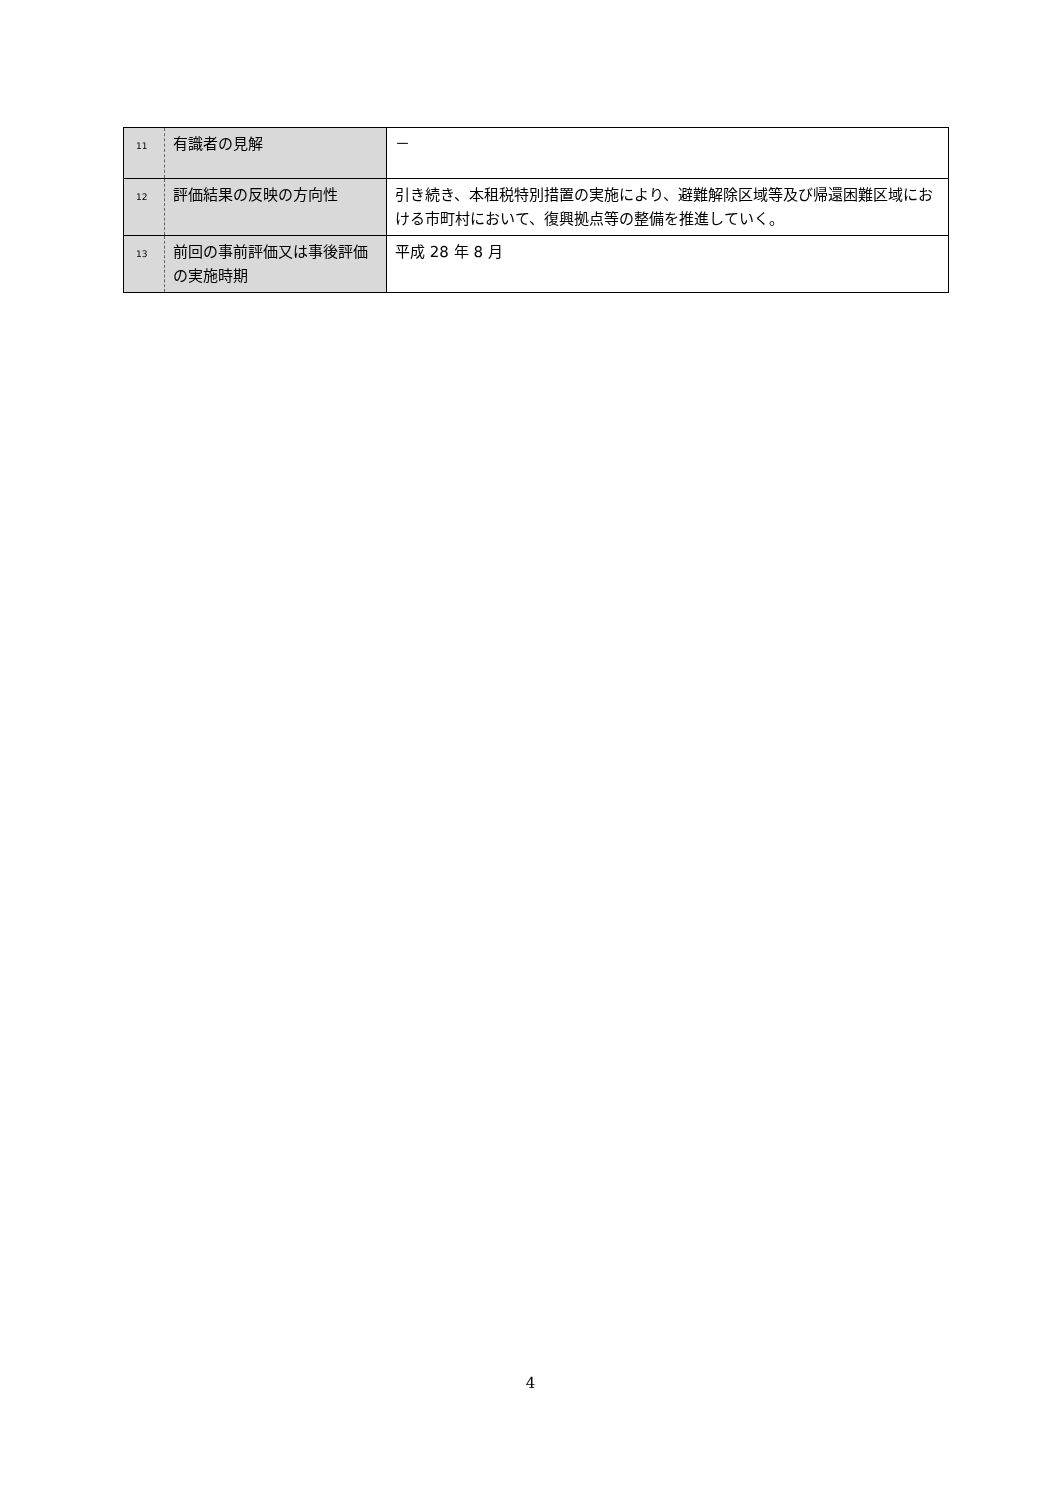| 11 | 有識者の見解 | － |
| 12 | 評価結果の反映の方向性 | 引き続き、本租税特別措置の実施により、避難解除区域等及び帰還困難区域における市町村において、復興拠点等の整備を推進していく。 |
| 13 | 前回の事前評価又は事後評価の実施時期 | 平成 28 年 8 月 |
4